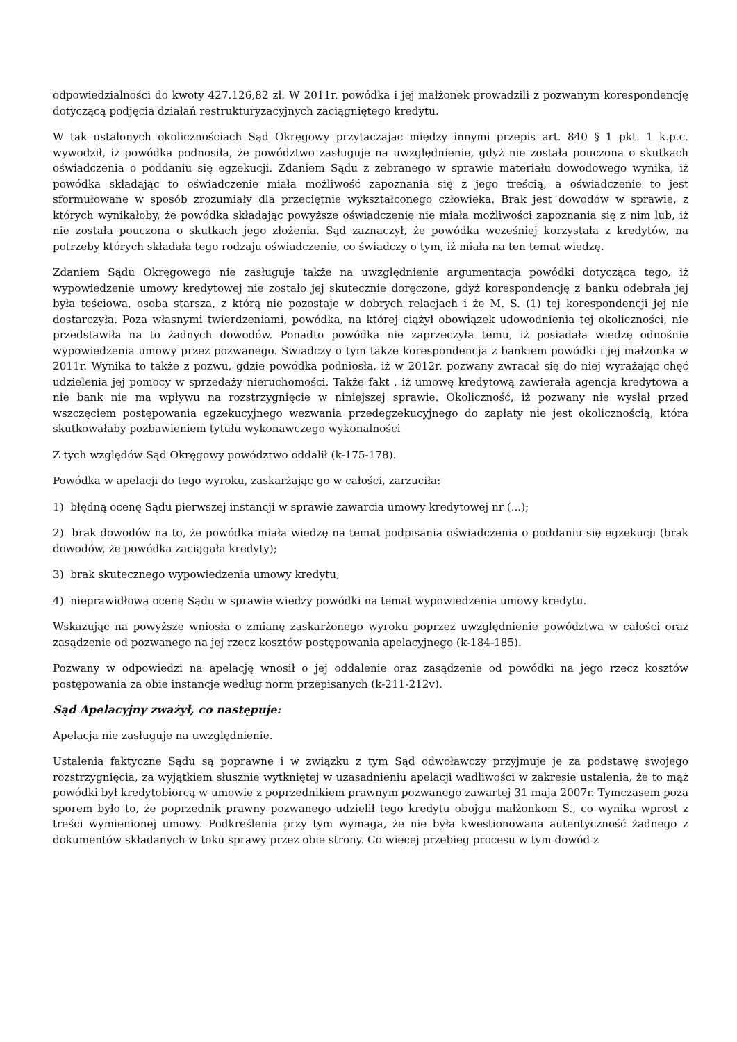odpowiedzialności do kwoty 427.126,82 zł. W 2011r. powódka i jej małżonek prowadzili z pozwanym korespondencję dotyczącą podjęcia działań restrukturyzacyjnych zaciągniętego kredytu.
W tak ustalonych okolicznościach Sąd Okręgowy przytaczając między innymi przepis art. 840 § 1 pkt. 1 k.p.c. wywodził, iż powódka podnosiła, że powództwo zasługuje na uwzględnienie, gdyż nie została pouczona o skutkach oświadczenia o poddaniu się egzekucji. Zdaniem Sądu z zebranego w sprawie materiału dowodowego wynika, iż powódka składając to oświadczenie miała możliwość zapoznania się z jego treścią, a oświadczenie to jest sformułowane w sposób zrozumiały dla przeciętnie wykształconego człowieka. Brak jest dowodów w sprawie, z których wynikałoby, że powódka składając powyższe oświadczenie nie miała możliwości zapoznania się z nim lub, iż nie została pouczona o skutkach jego złożenia. Sąd zaznaczył, że powódka wcześniej korzystała z kredytów, na potrzeby których składała tego rodzaju oświadczenie, co świadczy o tym, iż miała na ten temat wiedzę.
Zdaniem Sądu Okręgowego nie zasługuje także na uwzględnienie argumentacja powódki dotycząca tego, iż wypowiedzenie umowy kredytowej nie zostało jej skutecznie doręczone, gdyż korespondencję z banku odebrała jej była teściowa, osoba starsza, z którą nie pozostaje w dobrych relacjach i że M. S. (1) tej korespondencji jej nie dostarczyła. Poza własnymi twierdzeniami, powódka, na której ciążył obowiązek udowodnienia tej okoliczności, nie przedstawiła na to żadnych dowodów. Ponadto powódka nie zaprzeczyła temu, iż posiadała wiedzę odnośnie wypowiedzenia umowy przez pozwanego. Świadczy o tym także korespondencja z bankiem powódki i jej małżonka w 2011r. Wynika to także z pozwu, gdzie powódka podniosła, iż w 2012r. pozwany zwracał się do niej wyrażając chęć udzielenia jej pomocy w sprzedaży nieruchomości. Także fakt , iż umowę kredytową zawierała agencja kredytowa a nie bank nie ma wpływu na rozstrzygnięcie w niniejszej sprawie. Okoliczność, iż pozwany nie wysłał przed wszczęciem postępowania egzekucyjnego wezwania przedegzekucyjnego do zapłaty nie jest okolicznością, która skutkowałaby pozbawieniem tytułu wykonawczego wykonalności
Z tych względów Sąd Okręgowy powództwo oddalił (k-175-178).
Powódka w apelacji do tego wyroku, zaskarżając go w całości, zarzuciła:
1) błędną ocenę Sądu pierwszej instancji w sprawie zawarcia umowy kredytowej nr (...);
2) brak dowodów na to, że powódka miała wiedzę na temat podpisania oświadczenia o poddaniu się egzekucji (brak dowodów, że powódka zaciągała kredyty);
3) brak skutecznego wypowiedzenia umowy kredytu;
4) nieprawidłową ocenę Sądu w sprawie wiedzy powódki na temat wypowiedzenia umowy kredytu.
Wskazując na powyższe wniosła o zmianę zaskarżonego wyroku poprzez uwzględnienie powództwa w całości oraz zasądzenie od pozwanego na jej rzecz kosztów postępowania apelacyjnego (k-184-185).
Pozwany w odpowiedzi na apelację wnosił o jej oddalenie oraz zasądzenie od powódki na jego rzecz kosztów postępowania za obie instancje według norm przepisanych (k-211-212v).
Sąd Apelacyjny zważył, co następuje:
Apelacja nie zasługuje na uwzględnienie.
Ustalenia faktyczne Sądu są poprawne i w związku z tym Sąd odwoławczy przyjmuje je za podstawę swojego rozstrzygnięcia, za wyjątkiem słusznie wytkniętej w uzasadnieniu apelacji wadliwości w zakresie ustalenia, że to mąż powódki był kredytobiorcą w umowie z poprzednikiem prawnym pozwanego zawartej 31 maja 2007r. Tymczasem poza sporem było to, że poprzednik prawny pozwanego udzielił tego kredytu obojgu małżonkom S., co wynika wprost z treści wymienionej umowy. Podkreślenia przy tym wymaga, że nie była kwestionowana autentyczność żadnego z dokumentów składanych w toku sprawy przez obie strony. Co więcej przebieg procesu w tym dowód z